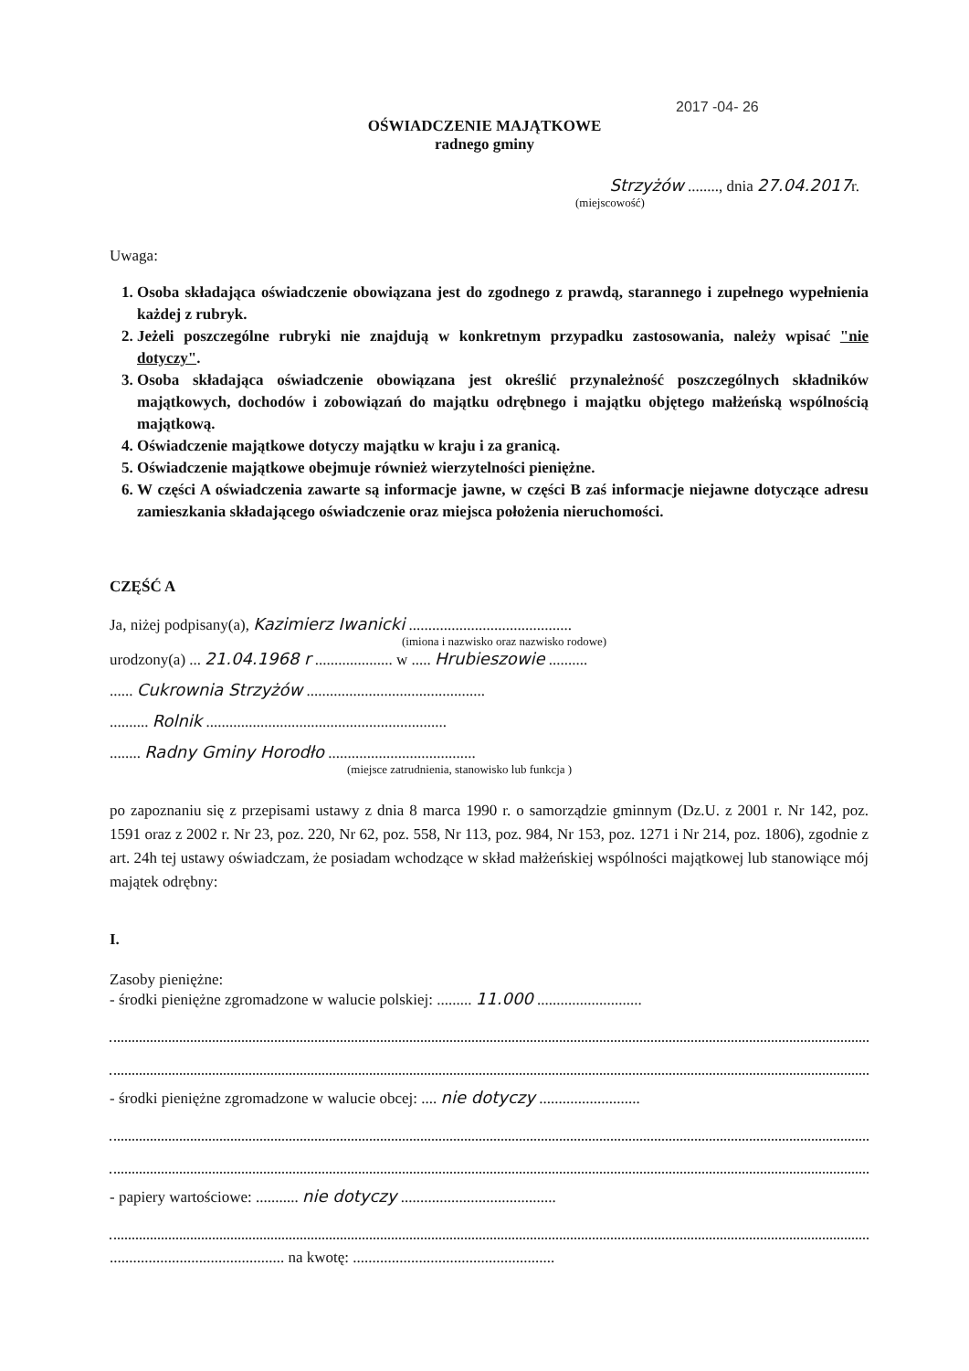2017 -04- 26
OŚWIADCZENIE MAJĄTKOWE
radnego gminy
Strzyżów ........, dnia 27.04.2017r.
(miejscowość)
Uwaga:
1. Osoba składająca oświadczenie obowiązana jest do zgodnego z prawdą, starannego i zupełnego wypełnienia każdej z rubryk.
2. Jeżeli poszczególne rubryki nie znajdują w konkretnym przypadku zastosowania, należy wpisać "nie dotyczy".
3. Osoba składająca oświadczenie obowiązana jest określić przynależność poszczególnych składników majątkowych, dochodów i zobowiązań do majątku odrębnego i majątku objętego małżeńską wspólnością majątkową.
4. Oświadczenie majątkowe dotyczy majątku w kraju i za granicą.
5. Oświadczenie majątkowe obejmuje również wierzytelności pieniężne.
6. W części A oświadczenia zawarte są informacje jawne, w części B zaś informacje niejawne dotyczące adresu zamieszkania składającego oświadczenie oraz miejsca położenia nieruchomości.
CZĘŚĆ A
Ja, niżej podpisany(a), Kazimierz Iwanicki ..........................................
(imiona i nazwisko oraz nazwisko rodowe)
urodzony(a) ... 21.04.1968 r .................... w ..... Hrubieszowie ..........
...... Cukrownia Strzyżów ..............................................
.......... Rolnik ..............................................................
........ Radny Gminy Horodło ......................................
(miejsce zatrudnienia, stanowisko lub funkcja )
po zapoznaniu się z przepisami ustawy z dnia 8 marca 1990 r. o samorządzie gminnym (Dz.U. z 2001 r. Nr 142, poz. 1591 oraz z 2002 r. Nr 23, poz. 220, Nr 62, poz. 558, Nr 113, poz. 984, Nr 153, poz. 1271 i Nr 214, poz. 1806), zgodnie z art. 24h tej ustawy oświadczam, że posiadam wchodzące w skład małżeńskiej wspólności majątkowej lub stanowiące mój majątek odrębny:
I.
Zasoby pieniężne:
- środki pieniężne zgromadzone w walucie polskiej: ......... 11.000 ...........................
- środki pieniężne zgromadzone w walucie obcej: .... nie dotyczy ..........................
- papiery wartościowe: ........... nie dotyczy ........................................
............................................. na kwotę: ....................................................